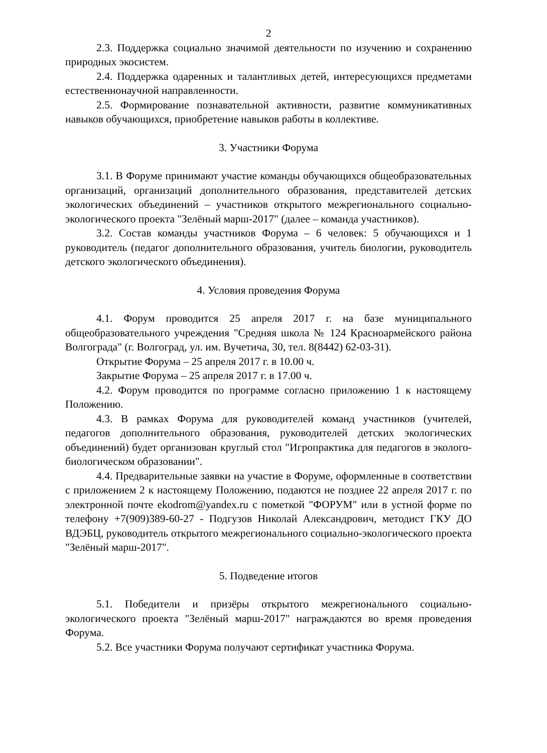2
2.3. Поддержка социально значимой деятельности по изучению и сохранению природных экосистем.
2.4. Поддержка одаренных и талантливых детей, интересующихся предметами естественнонаучной направленности.
2.5. Формирование познавательной активности, развитие коммуникативных навыков обучающихся, приобретение навыков работы в коллективе.
3. Участники Форума
3.1. В Форуме принимают участие команды обучающихся общеобразовательных организаций, организаций дополнительного образования, представителей детских экологических объединений – участников открытого межрегионального социально-экологического проекта "Зелёный марш-2017" (далее – команда участников).
3.2. Состав команды участников Форума – 6 человек: 5 обучающихся и 1 руководитель (педагог дополнительного образования, учитель биологии, руководитель детского экологического объединения).
4. Условия проведения Форума
4.1. Форум проводится 25 апреля 2017 г. на базе муниципального общеобразовательного учреждения "Средняя школа № 124 Красноармейского района Волгограда" (г. Волгоград, ул. им. Вучетича, 30, тел. 8(8442) 62-03-31).
Открытие Форума – 25 апреля 2017 г. в 10.00 ч.
Закрытие Форума – 25 апреля 2017 г. в 17.00 ч.
4.2. Форум проводится по программе согласно приложению 1 к настоящему Положению.
4.3. В рамках Форума для руководителей команд участников (учителей, педагогов дополнительного образования, руководителей детских экологических объединений) будет организован круглый стол "Игропрактика для педагогов в эколого-биологическом образовании".
4.4. Предварительные заявки на участие в Форуме, оформленные в соответствии с приложением 2 к настоящему Положению, подаются не позднее 22 апреля 2017 г. по электронной почте ekodrom@yandex.ru с пометкой "ФОРУМ" или в устной форме по телефону +7(909)389-60-27 - Подгузов Николай Александрович, методист ГКУ ДО ВДЭБЦ, руководитель открытого межрегионального социально-экологического проекта "Зелёный марш-2017".
5. Подведение итогов
5.1. Победители и призёры открытого межрегионального социально-экологического проекта "Зелёный марш-2017" награждаются во время проведения Форума.
5.2. Все участники Форума получают сертификат участника Форума.